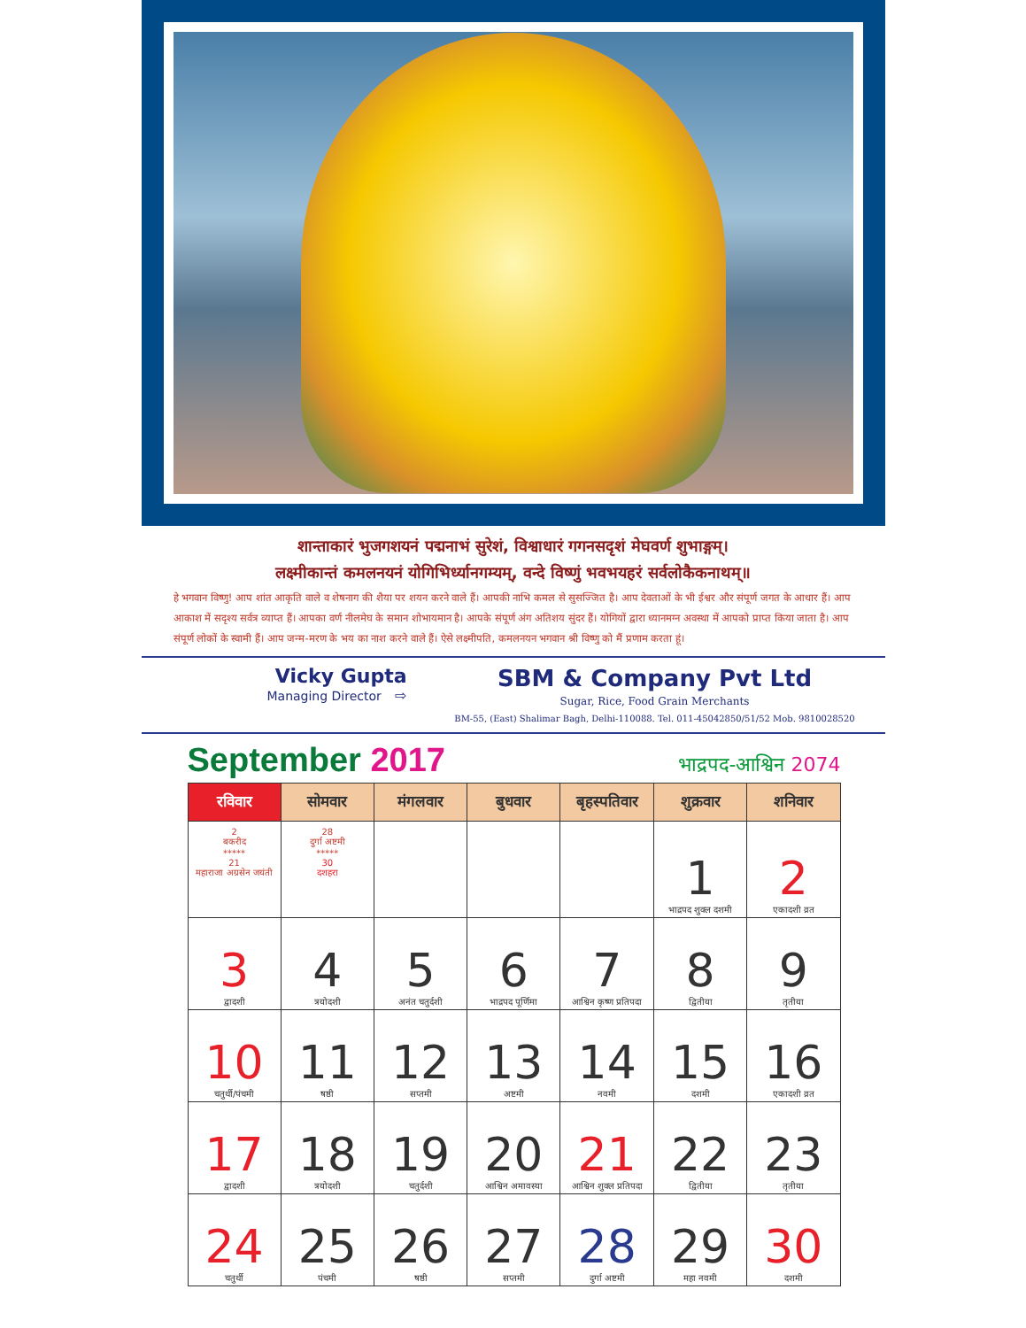शान्ताकारं भुजगशयनं पद्मनाभं सुरेशं, विश्वाधारं गगनसदृशं मेघवर्ण शुभाङ्गम्।
लक्ष्मीकान्तं कमलनयनं योगिभिर्ध्यानगम्यम्, वन्दे विष्णुं भवभयहरं सर्वलोकैकनाथम्॥
हे भगवान विष्णु! आप शांत आकृति वाले व शेषनाग की शैया पर शयन करने वाले हैं। आपकी नाभि कमल से सुसज्जित है। आप देवताओं के भी ईश्वर और संपूर्ण जगत के आधार हैं। आप आकाश में सदृश्य सर्वत्र व्याप्त हैं। आपका वर्ण नीलमेघ के समान शोभायमान है। आपके संपूर्ण अंग अतिशय सुंदर हैं। योगियों द्वारा ध्यानमग्न अवस्था में आपको प्राप्त किया जाता है। आप संपूर्ण लोकों के स्वामी हैं। आप जन्म-मरण के भय का नाश करने वाले हैं। ऐसे लक्ष्मीपति, कमलनयन भगवान श्री विष्णु को मैं प्रणाम करता हूं।
Vicky Gupta
Managing Director ⇨
SBM & Company Pvt Ltd
Sugar, Rice, Food Grain Merchants
BM-55, (East) Shalimar Bagh, Delhi-110088. Tel. 011-45042850/51/52 Mob. 9810028520
September 2017
भाद्रपद-आश्विन 2074
| रविवार | सोमवार | मंगलवार | बुधवार | बृहस्पतिवार | शुक्रवार | शनिवार |
| --- | --- | --- | --- | --- | --- | --- |
| 2 बकरीद ***** 21 महाराजा अग्रसेन जयंती | 28 दुर्गा अष्टमी ***** 30 दशहरा | | | | 1 भाद्रपद शुक्ल दशमी | 2 एकादशी व्रत |
| 3 द्वादशी | 4 त्रयोदशी | 5 अनंत चतुर्दशी | 6 भाद्रपद पूर्णिमा | 7 आश्विन कृष्ण प्रतिपदा | 8 द्वितीया | 9 तृतीया |
| 10 चतुर्थी/पंचमी | 11 षष्ठी | 12 सप्तमी | 13 अष्टमी | 14 नवमी | 15 दशमी | 16 एकादशी व्रत |
| 17 द्वादशी | 18 त्रयोदशी | 19 चतुर्दशी | 20 आश्विन अमावस्या | 21 आश्विन शुक्ल प्रतिपदा | 22 द्वितीया | 23 तृतीया |
| 24 चतुर्थी | 25 पंचमी | 26 षष्ठी | 27 सप्तमी | 28 दुर्गा अष्टमी | 29 महा नवमी | 30 दशमी |